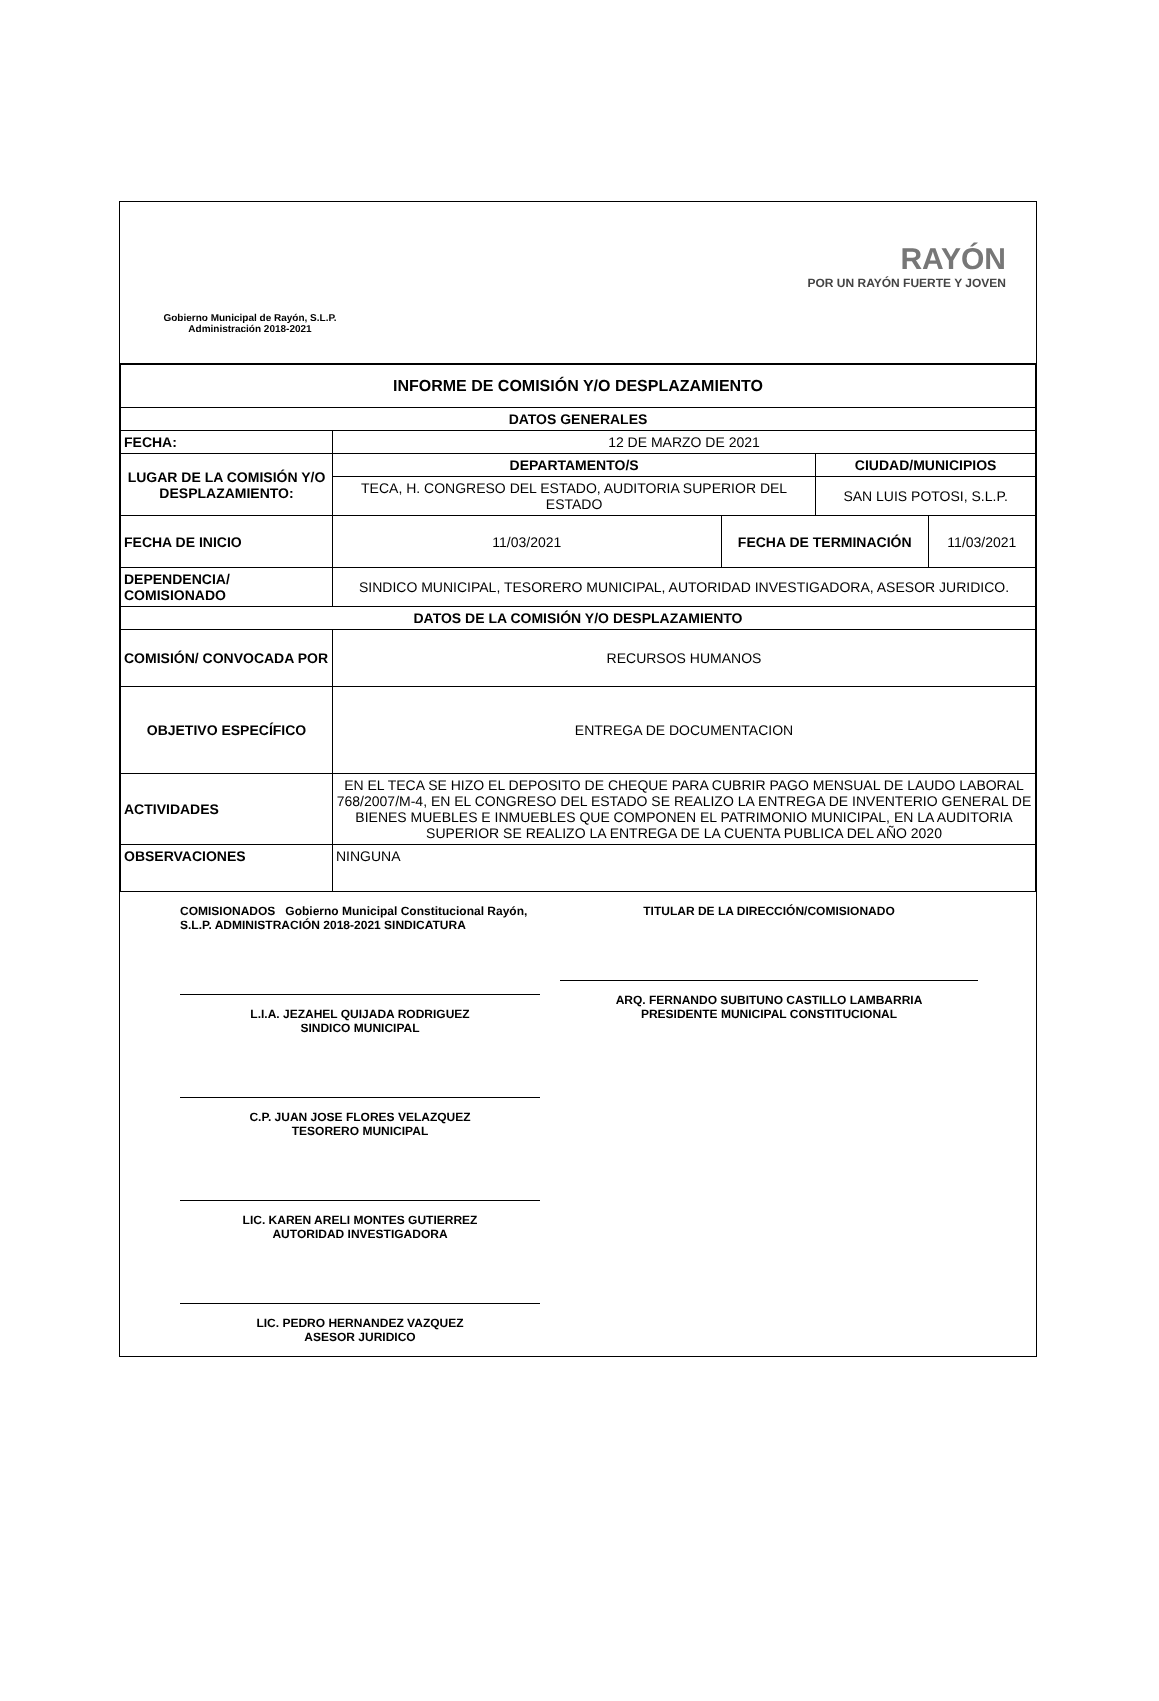Gobierno Municipal de Rayón, S.L.P.
Administración 2018-2021
RAYÓN
POR UN RAYÓN FUERTE Y JOVEN
| INFORME DE COMISIÓN Y/O DESPLAZAMIENTO | | | | |
| --- | --- | --- | --- | --- |
| DATOS GENERALES | | | | |
| FECHA: | 12 DE MARZO DE 2021 | | | |
| LUGAR DE LA COMISIÓN Y/O DESPLAZAMIENTO: | DEPARTAMENTO/S | | CIUDAD/MUNICIPIOS | |
| | TECA, H. CONGRESO DEL ESTADO, AUDITORIA SUPERIOR DEL ESTADO | | SAN LUIS POTOSI, S.L.P. | |
| FECHA DE INICIO | 11/03/2021 | FECHA DE TERMINACIÓN | | 11/03/2021 |
| DEPENDENCIA/ COMISIONADO | SINDICO MUNICIPAL, TESORERO MUNICIPAL, AUTORIDAD INVESTIGADORA, ASESOR JURIDICO. | | | |
| DATOS DE LA COMISIÓN Y/O DESPLAZAMIENTO | | | | |
| COMISIÓN/ CONVOCADA POR | RECURSOS HUMANOS | | | |
| OBJETIVO ESPECÍFICO | ENTREGA DE DOCUMENTACION | | | |
| ACTIVIDADES | EN EL TECA SE HIZO EL DEPOSITO DE CHEQUE PARA CUBRIR PAGO MENSUAL DE LAUDO LABORAL 768/2007/M-4, EN EL CONGRESO DEL ESTADO SE REALIZO LA ENTREGA DE INVENTERIO GENERAL DE BIENES MUEBLES E INMUEBLES QUE COMPONEN EL PATRIMONIO MUNICIPAL, EN LA AUDITORIA SUPERIOR SE REALIZO LA ENTREGA DE LA CUENTA PUBLICA DEL AÑO 2020 | | | |
| OBSERVACIONES | NINGUNA | | | |
COMISIONADOS Gobierno Municipal Constitucional Rayón, S.L.P. ADMINISTRACIÓN 2018-2021 SINDICATURA
L.I.A. JEZAHEL QUIJADA RODRIGUEZ
SINDICO MUNICIPAL
C.P. JUAN JOSE FLORES VELAZQUEZ
TESORERO MUNICIPAL
LIC. KAREN ARELI MONTES GUTIERREZ
AUTORIDAD INVESTIGADORA
LIC. PEDRO HERNANDEZ VAZQUEZ
ASESOR JURIDICO
TITULAR DE LA DIRECCIÓN/COMISIONADO
ARQ. FERNANDO SUBITUNO CASTILLO LAMBARRIA
PRESIDENTE MUNICIPAL CONSTITUCIONAL